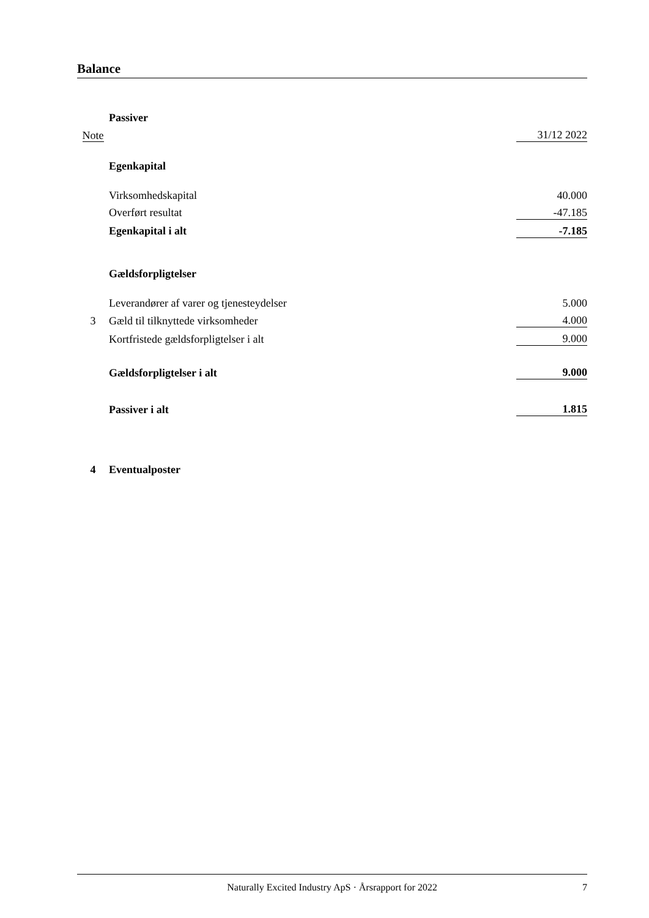Balance
| | Passiver | |
| Note | | 31/12 2022 |
| | Egenkapital | |
| | Virksomhedskapital | 40.000 |
| | Overført resultat | -47.185 |
| | Egenkapital i alt | -7.185 |
| | Gældsforpligtelser | |
| | Leverandører af varer og tjenesteydelser | 5.000 |
| 3 | Gæld til tilknyttede virksomheder | 4.000 |
| | Kortfristede gældsforpligtelser i alt | 9.000 |
| | Gældsforpligtelser i alt | 9.000 |
| | Passiver i alt | 1.815 |
| 4 | Eventualposter | |
Naturally Excited Industry ApS · Årsrapport for 2022 7